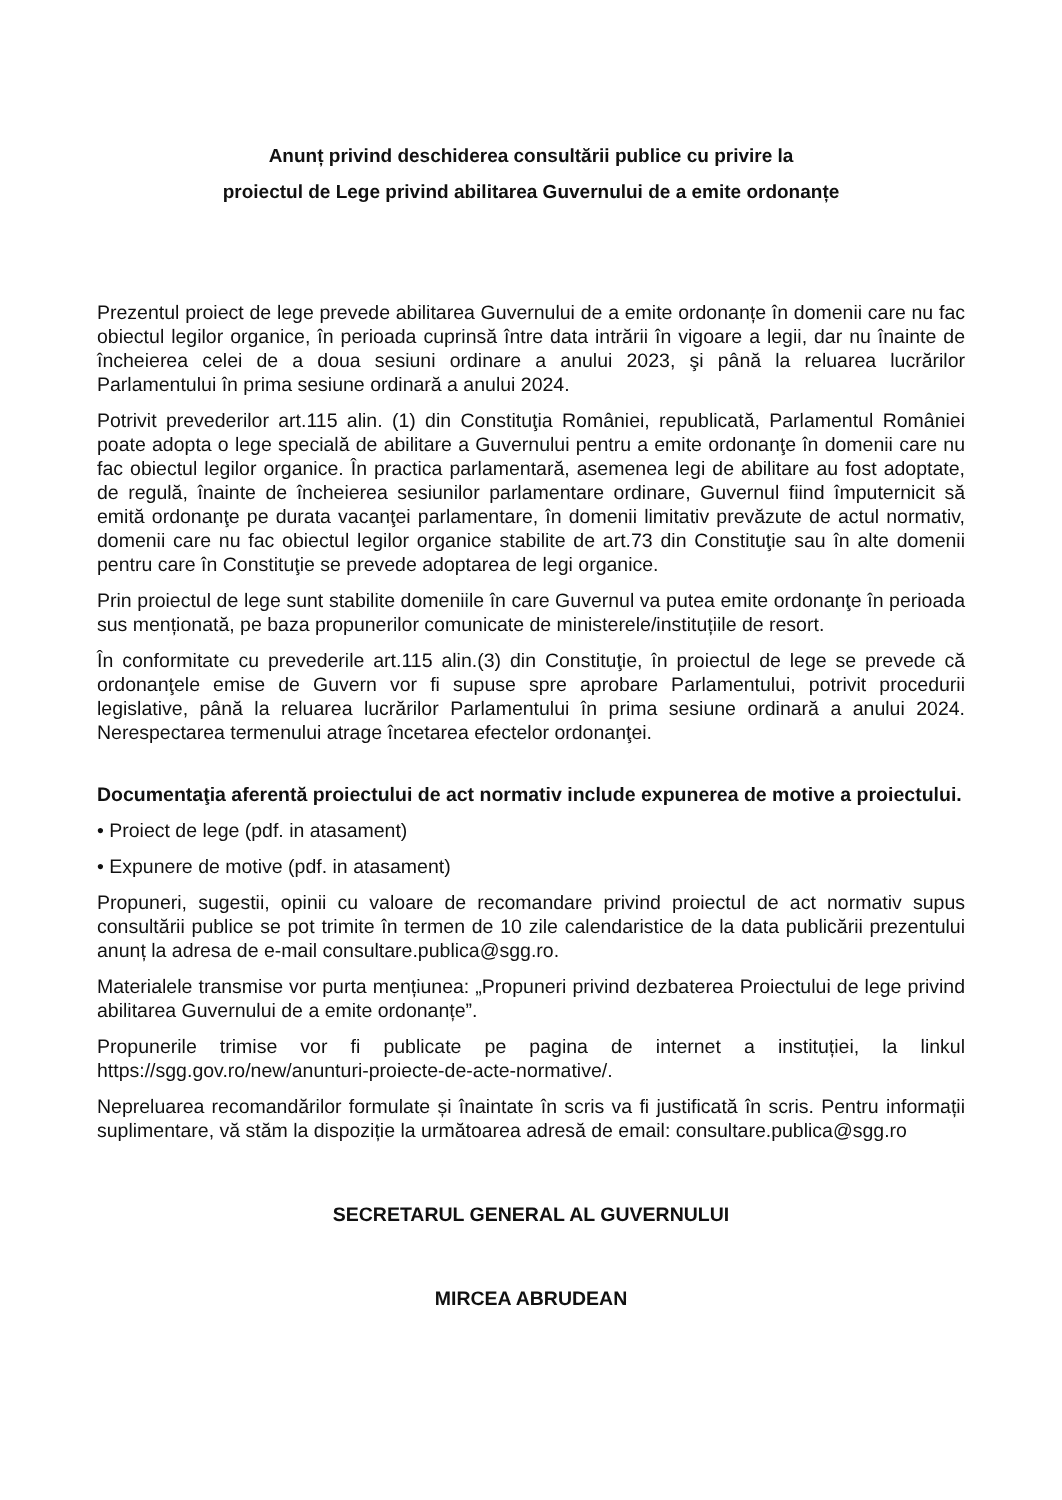Anunț privind deschiderea consultării publice cu privire la
proiectul de Lege privind abilitarea Guvernului de a emite ordonanțe
Prezentul proiect de lege prevede abilitarea Guvernului de a emite ordonanțe în domenii care nu fac obiectul legilor organice, în perioada cuprinsă între data intrării în vigoare a legii, dar nu înainte de încheierea celei de a doua sesiuni ordinare a anului 2023, şi până la reluarea lucrărilor Parlamentului în prima sesiune ordinară a anului 2024.
Potrivit prevederilor art.115 alin. (1) din Constituţia României, republicată, Parlamentul României poate adopta o lege specială de abilitare a Guvernului pentru a emite ordonanţe în domenii care nu fac obiectul legilor organice. În practica parlamentară, asemenea legi de abilitare au fost adoptate, de regulă, înainte de încheierea sesiunilor parlamentare ordinare, Guvernul fiind împuternicit să emită ordonanţe pe durata vacanţei parlamentare, în domenii limitativ prevăzute de actul normativ, domenii care nu fac obiectul legilor organice stabilite de art.73 din Constituţie sau în alte domenii pentru care în Constituţie se prevede adoptarea de legi organice.
Prin proiectul de lege sunt stabilite domeniile în care Guvernul va putea emite ordonanţe în perioada sus menționată, pe baza propunerilor comunicate de ministerele/instituțiile de resort.
În conformitate cu prevederile art.115 alin.(3) din Constituţie, în proiectul de lege se prevede că ordonanţele emise de Guvern vor fi supuse spre aprobare Parlamentului, potrivit procedurii legislative, până la reluarea lucrărilor Parlamentului în prima sesiune ordinară a anului 2024. Nerespectarea termenului atrage încetarea efectelor ordonanţei.
Documentaţia aferentă proiectului de act normativ include expunerea de motive a proiectului.
• Proiect de lege (pdf. in atasament)
• Expunere de motive (pdf. in atasament)
Propuneri, sugestii, opinii cu valoare de recomandare privind proiectul de act normativ supus consultării publice se pot trimite în termen de 10 zile calendaristice de la data publicării prezentului anunț la adresa de e-mail consultare.publica@sgg.ro.
Materialele transmise vor purta mențiunea: „Propuneri privind dezbaterea Proiectului de lege privind abilitarea Guvernului de a emite ordonanțe”.
Propunerile trimise vor fi publicate pe pagina de internet a instituției, la linkul https://sgg.gov.ro/new/anunturi-proiecte-de-acte-normative/.
Nepreluarea recomandărilor formulate și înaintate în scris va fi justificată în scris. Pentru informații suplimentare, vă stăm la dispoziție la următoarea adresă de email: consultare.publica@sgg.ro
SECRETARUL GENERAL AL GUVERNULUI
MIRCEA ABRUDEAN